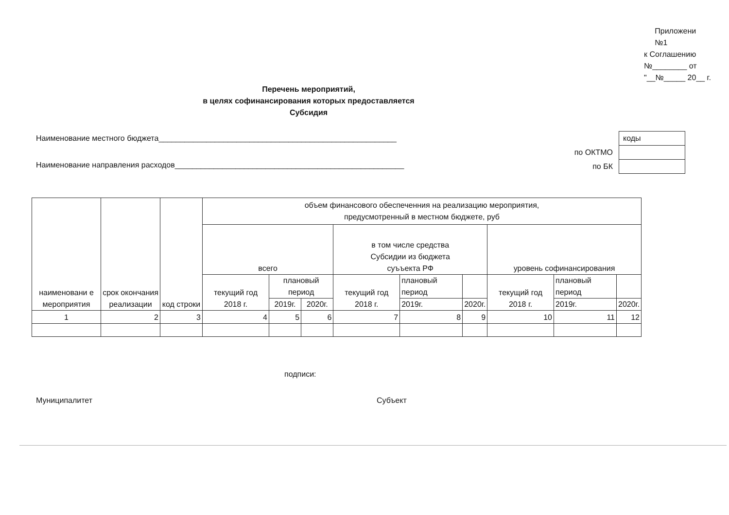Приложени
№1
к Соглашению
№________ от
"__№_____ 20__ г.
Перечень мероприятий,
в целях софинансирования которых предоставляется
Субсидия
Наименование местного бюджета_______________________________________________________
Наименование направления расходов_____________________________________________________
| | коды |
| по ОКТМО | |
| по БК | |
| наименовани е мероприятия | срок окончания реализации | код строки | объем финансового обеспеченния на реализацию мероприятия, предусмотренный в местном бюджете, руб | | | | | | | | |
| --- | --- | --- | --- | --- | --- | --- | --- | --- | --- | --- | --- |
| | | | всего | | | в том числе средства Субсидии из бюджета суъъекта РФ | | | уровень софинансирования | | |
| | | | текущий год 2018 г. | плановый период | | текущий год 2018 г. | плановый период | | текущий год 2018 г. | плановый период | |
| | | | | 2019г. | 2020г. | | 2019г. | 2020г. | | 2019г. | 2020г. |
| 1 | 2 | 3 | 4 | 5 | 6 | 7 | 8 | 9 | 10 | 11 | 12 |
подписи:
Муниципалитет Субъект